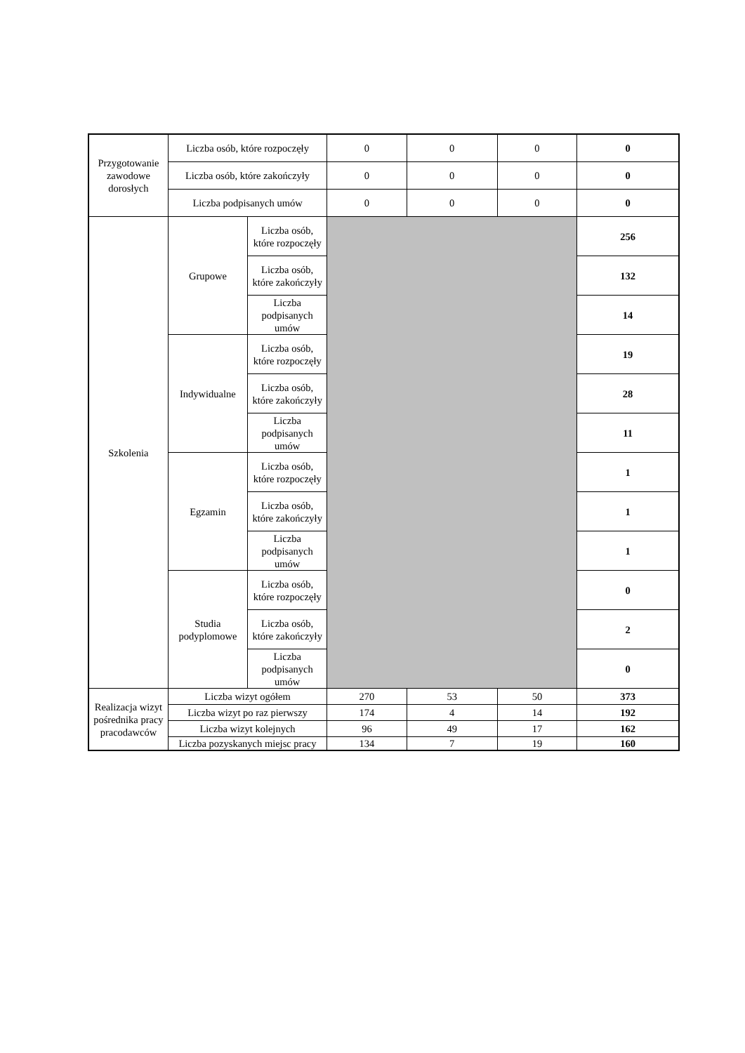| Przygotowanie zawodowe dorosłych | Liczba osób, które rozpoczęły | | 0 | 0 | 0 | 0 |
| | Liczba osób, które zakończyły | | 0 | 0 | 0 | 0 |
| | Liczba podpisanych umów | | 0 | 0 | 0 | 0 |
| Szkolenia | Grupowe | Liczba osób, które rozpoczęły | | | | 256 |
| | | Liczba osób, które zakończyły | | | | 132 |
| | | Liczba podpisanych umów | | | | 14 |
| | Indywidualne | Liczba osób, które rozpoczęły | | | | 19 |
| | | Liczba osób, które zakończyły | | | | 28 |
| | | Liczba podpisanych umów | | | | 11 |
| | Egzamin | Liczba osób, które rozpoczęły | | | | 1 |
| | | Liczba osób, które zakończyły | | | | 1 |
| | | Liczba podpisanych umów | | | | 1 |
| | Studia podyplomowe | Liczba osób, które rozpoczęły | | | | 0 |
| | | Liczba osób, które zakończyły | | | | 2 |
| | | Liczba podpisanych umów | | | | 0 |
| Realizacja wizyt pośrednika pracy pracodawców | Liczba wizyt ogółem | | 270 | 53 | 50 | 373 |
| | Liczba wizyt po raz pierwszy | | 174 | 4 | 14 | 192 |
| | Liczba wizyt kolejnych | | 96 | 49 | 17 | 162 |
| | Liczba pozyskanych miejsc pracy | | 134 | 7 | 19 | 160 |